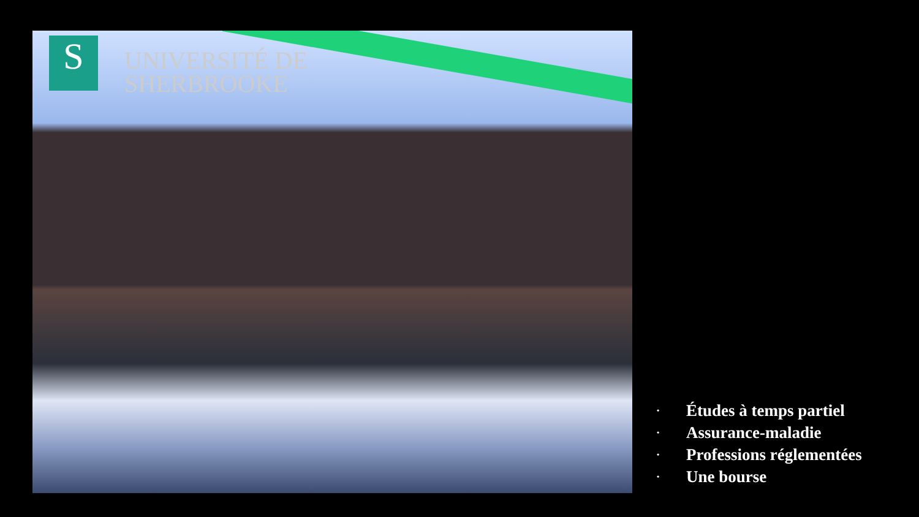S
UNIVERSITÉ DE
SHERBROOKE
• Études à temps partiel
• Assurance-maladie
• Professions réglementées
• Une bourse